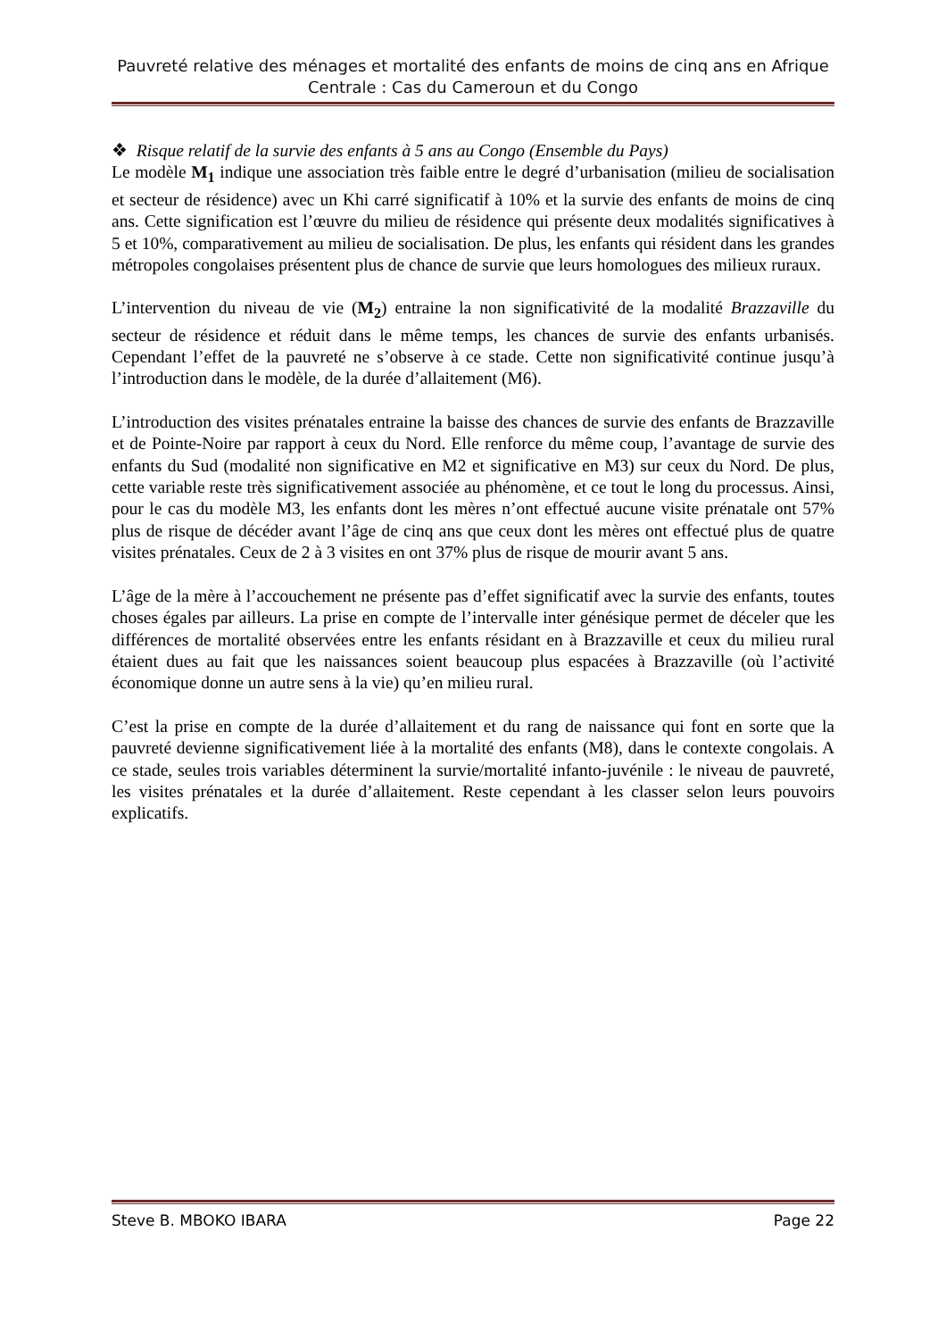Pauvreté relative des ménages et mortalité des enfants de moins de cinq ans en Afrique Centrale : Cas du Cameroun et du Congo
❖ Risque relatif de la survie des enfants à 5 ans au Congo (Ensemble du Pays)
Le modèle M<sub>1</sub> indique une association très faible entre le degré d’urbanisation (milieu de socialisation et secteur de résidence) avec un Khi carré significatif à 10% et la survie des enfants de moins de cinq ans. Cette signification est l’œuvre du milieu de résidence qui présente deux modalités significatives à 5 et 10%, comparativement au milieu de socialisation. De plus, les enfants qui résident dans les grandes métropoles congolaises présentent plus de chance de survie que leurs homologues des milieux ruraux.
L’intervention du niveau de vie (M<sub>2</sub>) entraine la non significativité de la modalité Brazzaville du secteur de résidence et réduit dans le même temps, les chances de survie des enfants urbanisés. Cependant l’effet de la pauvreté ne s’observe à ce stade. Cette non significativité continue jusqu’à l’introduction dans le modèle, de la durée d’allaitement (M6).
L’introduction des visites prénatales entraine la baisse des chances de survie des enfants de Brazzaville et de Pointe-Noire par rapport à ceux du Nord. Elle renforce du même coup, l’avantage de survie des enfants du Sud (modalité non significative en M2 et significative en M3) sur ceux du Nord. De plus, cette variable reste très significativement associée au phénomène, et ce tout le long du processus. Ainsi, pour le cas du modèle M3, les enfants dont les mères n’ont effectué aucune visite prénatale ont 57% plus de risque de décéder avant l’âge de cinq ans que ceux dont les mères ont effectué plus de quatre visites prénatales. Ceux de 2 à 3 visites en ont 37% plus de risque de mourir avant 5 ans.
L’âge de la mère à l’accouchement ne présente pas d’effet significatif avec la survie des enfants, toutes choses égales par ailleurs. La prise en compte de l’intervalle inter génésique permet de déceler que les différences de mortalité observées entre les enfants résidant en à Brazzaville et ceux du milieu rural étaient dues au fait que les naissances soient beaucoup plus espacées à Brazzaville (où l’activité économique donne un autre sens à la vie) qu’en milieu rural.
C’est la prise en compte de la durée d’allaitement et du rang de naissance qui font en sorte que la pauvreté devienne significativement liée à la mortalité des enfants (M8), dans le contexte congolais. A ce stade, seules trois variables déterminent la survie/mortalité infanto-juvénile : le niveau de pauvreté, les visites prénatales et la durée d’allaitement. Reste cependant à les classer selon leurs pouvoirs explicatifs.
Steve B. MBOKO IBARA Page 22